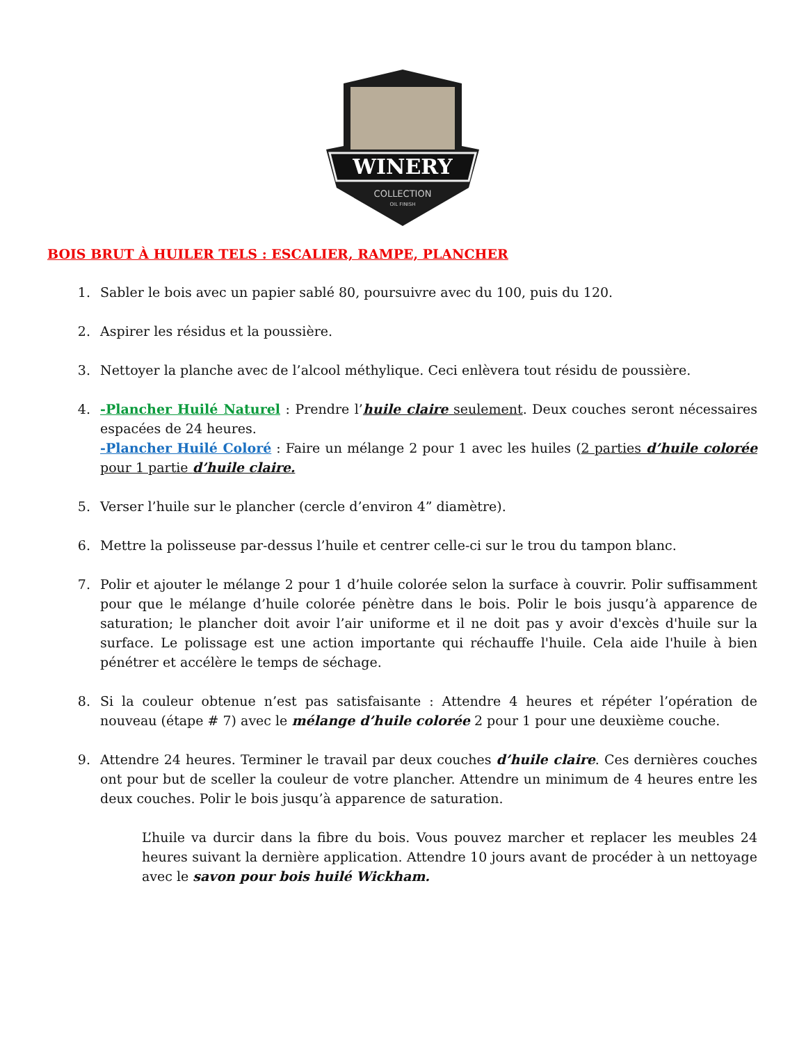WINERY
COLLECTION
OIL FINISH
BOIS BRUT À HUILER TELS : ESCALIER, RAMPE, PLANCHER
1. Sabler le bois avec un papier sablé 80, poursuivre avec du 100, puis du 120.
2. Aspirer les résidus et la poussière.
3. Nettoyer la planche avec de l’alcool méthylique. Ceci enlèvera tout résidu de poussière.
4. -Plancher Huilé Naturel : Prendre l’huile claire seulement. Deux couches seront nécessaires espacées de 24 heures.
-Plancher Huilé Coloré : Faire un mélange 2 pour 1 avec les huiles (2 parties d’huile colorée pour 1 partie d’huile claire.
5. Verser l’huile sur le plancher (cercle d’environ 4” diamètre).
6. Mettre la polisseuse par-dessus l’huile et centrer celle-ci sur le trou du tampon blanc.
7. Polir et ajouter le mélange 2 pour 1 d’huile colorée selon la surface à couvrir. Polir suffisamment pour que le mélange d’huile colorée pénètre dans le bois. Polir le bois jusqu’à apparence de saturation; le plancher doit avoir l’air uniforme et il ne doit pas y avoir d'excès d'huile sur la surface. Le polissage est une action importante qui réchauffe l'huile. Cela aide l'huile à bien pénétrer et accélère le temps de séchage.
8. Si la couleur obtenue n’est pas satisfaisante : Attendre 4 heures et répéter l’opération de nouveau (étape # 7) avec le mélange d’huile colorée 2 pour 1 pour une deuxième couche.
9. Attendre 24 heures. Terminer le travail par deux couches d’huile claire. Ces dernières couches ont pour but de sceller la couleur de votre plancher. Attendre un minimum de 4 heures entre les deux couches. Polir le bois jusqu’à apparence de saturation.
L’huile va durcir dans la fibre du bois. Vous pouvez marcher et replacer les meubles 24 heures suivant la dernière application. Attendre 10 jours avant de procéder à un nettoyage avec le savon pour bois huilé Wickham.